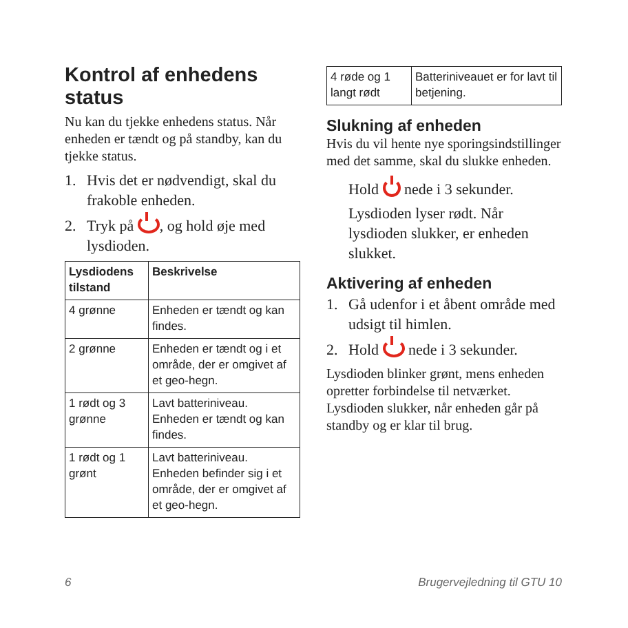Kontrol af enhedens status
Nu kan du tjekke enhedens status. Når enheden er tændt og på standby, kan du tjekke status.
1. Hvis det er nødvendigt, skal du frakoble enheden.
2. Tryk på , og hold øje med lysdioden.
| Lysdiodens tilstand | Beskrivelse |
| --- | --- |
| 4 grønne | Enheden er tændt og kan findes. |
| 2 grønne | Enheden er tændt og i et område, der er omgivet af et geo-hegn. |
| 1 rødt og 3 grønne | Lavt batteriniveau. Enheden er tændt og kan findes. |
| 1 rødt og 1 grønt | Lavt batteriniveau. Enheden befinder sig i et område, der er omgivet af et geo-hegn. |
| 4 røde og 1 langt rødt | Batteriniveauet er for lavt til betjening. |
Slukning af enheden
Hvis du vil hente nye sporingsindstillinger med det samme, skal du slukke enheden.
Hold nede i 3 sekunder.
Lysdioden lyser rødt. Når lysdioden slukker, er enheden slukket.
Aktivering af enheden
1. Gå udenfor i et åbent område med udsigt til himlen.
2. Hold nede i 3 sekunder.
Lysdioden blinker grønt, mens enheden opretter forbindelse til netværket. Lysdioden slukker, når enheden går på standby og er klar til brug.
6 Brugervejledning til GTU 10